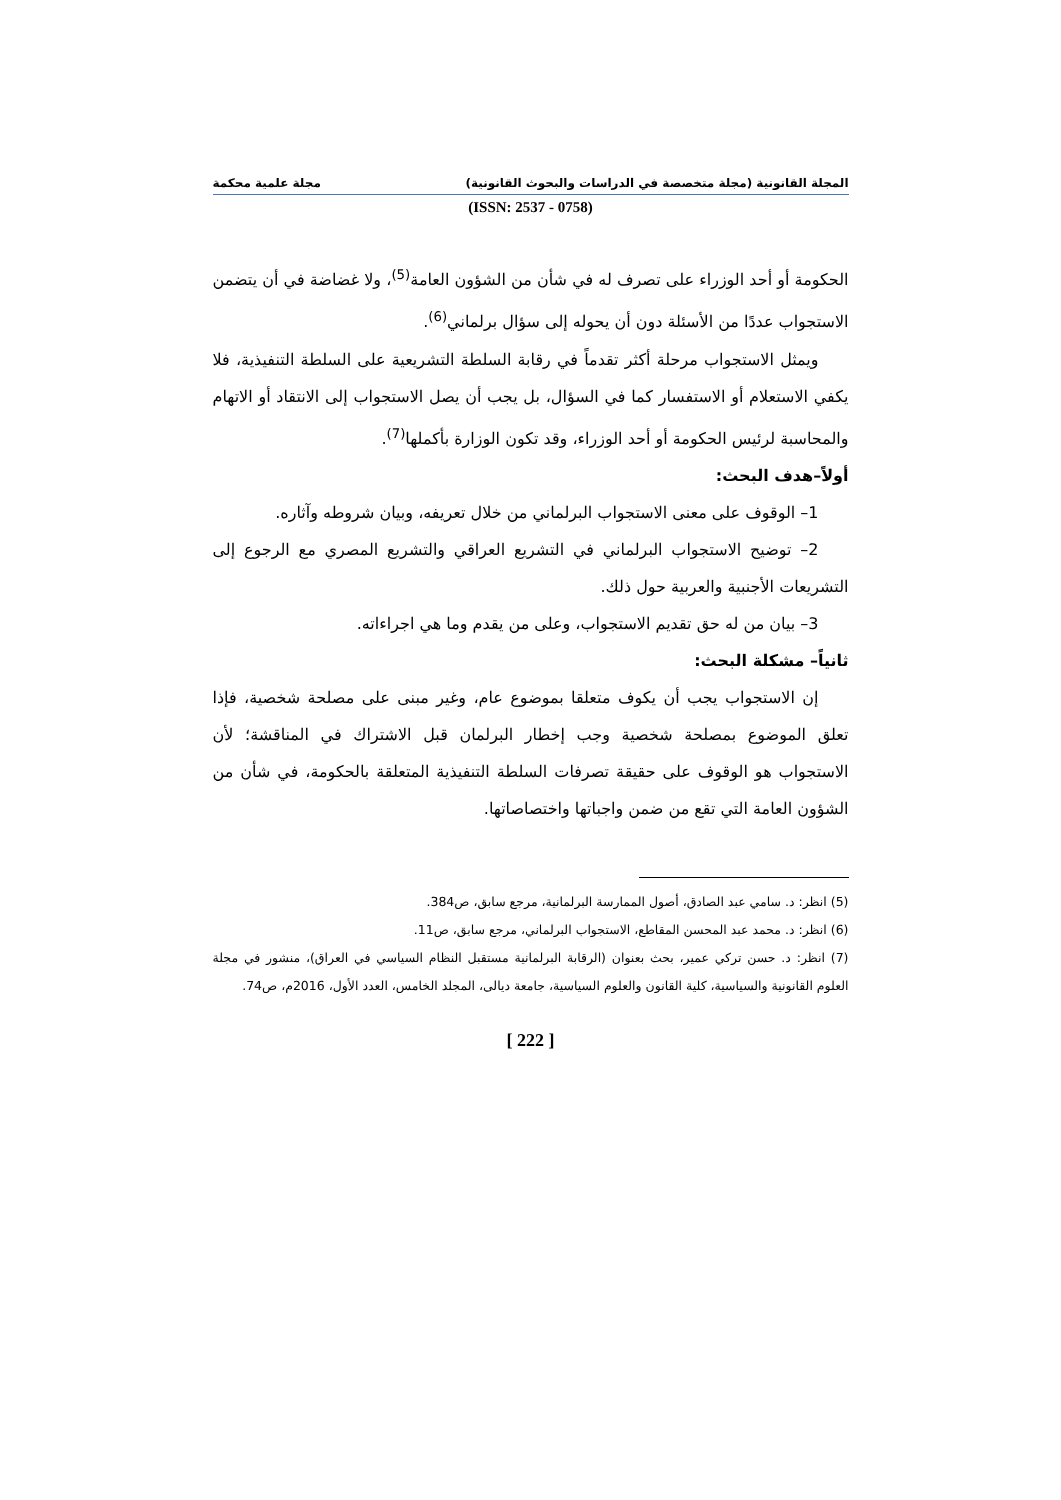المجلة القانونية (مجلة متخصصة في الدراسات والبحوث القانونية) مجلة علمية محكمة
(ISSN: 2537 - 0758)
الحكومة أو أحد الوزراء على تصرف له في شأن من الشؤون العامة<sup>(5)</sup>، ولا غضاضة في أن يتضمن الاستجواب عددًا من الأسئلة دون أن يحوله إلى سؤال برلماني<sup>(6)</sup>.
ويمثل الاستجواب مرحلة أكثر تقدماً في رقابة السلطة التشريعية على السلطة التنفيذية، فلا يكفي الاستعلام أو الاستفسار كما في السؤال، بل يجب أن يصل الاستجواب إلى الانتقاد أو الاتهام والمحاسبة لرئيس الحكومة أو أحد الوزراء، وقد تكون الوزارة بأكملها<sup>(7)</sup>.
أولاً–هدف البحث:
1– الوقوف على معنى الاستجواب البرلماني من خلال تعريفه، وبيان شروطه وآثاره.
2– توضيح الاستجواب البرلماني في التشريع العراقي والتشريع المصري مع الرجوع إلى التشريعات الأجنبية والعربية حول ذلك.
3– بيان من له حق تقديم الاستجواب، وعلى من يقدم وما هي اجراءاته.
ثانياً– مشكلة البحث:
إن الاستجواب يجب أن يكوف متعلقا بموضوع عام، وغير مبنى على مصلحة شخصية، فإذا تعلق الموضوع بمصلحة شخصية وجب إخطار البرلمان قبل الاشتراك في المناقشة؛ لأن الاستجواب هو الوقوف على حقيقة تصرفات السلطة التنفيذية المتعلقة بالحكومة، في شأن من الشؤون العامة التي تقع من ضمن واجباتها واختصاصاتها.
(5) انظر: د. سامي عبد الصادق، أصول الممارسة البرلمانية، مرجع سابق، ص384.
(6) انظر: د. محمد عبد المحسن المقاطع، الاستجواب البرلماني، مرجع سابق، ص11.
(7) انظر: د. حسن تركي عمير، بحث بعنوان (الرقابة البرلمانية مستقبل النظام السياسي في العراق)، منشور في مجلة العلوم القانونية والسياسية، كلية القانون والعلوم السياسية، جامعة ديالى، المجلد الخامس، العدد الأول، 2016م، ص74.
[ 222 ]